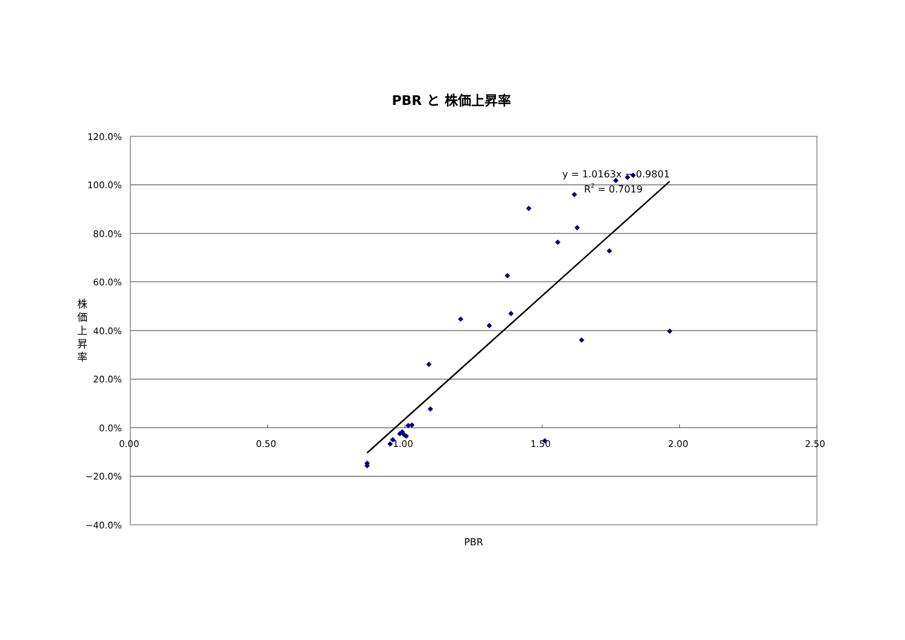PBR と 株価上昇率
120.0%
100.0%
80.0%
60.0%
40.0%
20.0%
0.0%
−20.0%
−40.0%
0.00
0.50
1.00
1.50
2.00
2.50
PBR
株
価
上
昇
率
y = 1.0163x − 0.9801
R2 = 0.7019